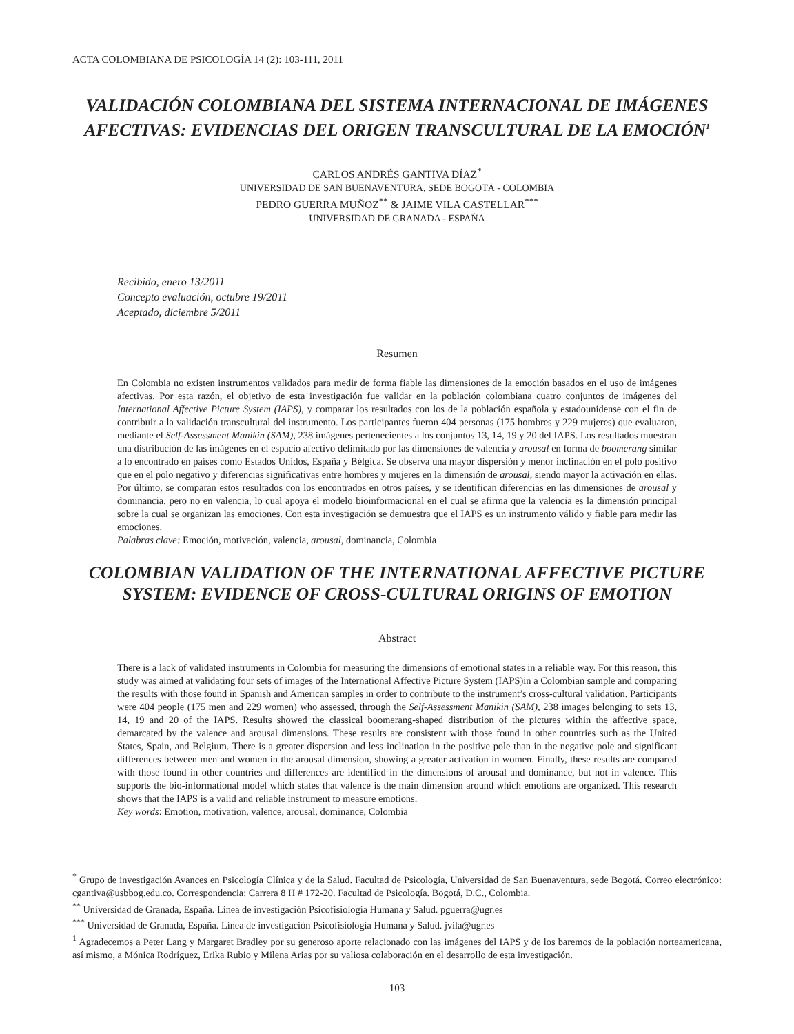ACTA COLOMBIANA DE PSICOLOGÍA 14 (2): 103-111, 2011
VALIDACIÓN COLOMBIANA DEL SISTEMA INTERNACIONAL DE IMÁGENES AFECTIVAS: EVIDENCIAS DEL ORIGEN TRANSCULTURAL DE LA EMOCIÓN<sup>1</sup>
CARLOS ANDRÉS GANTIVA DÍAZ<sup>*</sup>
UNIVERSIDAD DE SAN BUENAVENTURA, SEDE BOGOTÁ - COLOMBIA
PEDRO GUERRA MUÑOZ<sup>**</sup> & JAIME VILA CASTELLAR<sup>***</sup>
UNIVERSIDAD DE GRANADA - ESPAÑA
Recibido, enero 13/2011
Concepto evaluación, octubre 19/2011
Aceptado, diciembre 5/2011
Resumen
En Colombia no existen instrumentos validados para medir de forma fiable las dimensiones de la emoción basados en el uso de imágenes afectivas. Por esta razón, el objetivo de esta investigación fue validar en la población colombiana cuatro conjuntos de imágenes del International Affective Picture System (IAPS), y comparar los resultados con los de la población española y estadounidense con el fin de contribuir a la validación transcultural del instrumento. Los participantes fueron 404 personas (175 hombres y 229 mujeres) que evaluaron, mediante el Self-Assessment Manikin (SAM), 238 imágenes pertenecientes a los conjuntos 13, 14, 19 y 20 del IAPS. Los resultados muestran una distribución de las imágenes en el espacio afectivo delimitado por las dimensiones de valencia y arousal en forma de boomerang similar a lo encontrado en países como Estados Unidos, España y Bélgica. Se observa una mayor dispersión y menor inclinación en el polo positivo que en el polo negativo y diferencias significativas entre hombres y mujeres en la dimensión de arousal, siendo mayor la activación en ellas. Por último, se comparan estos resultados con los encontrados en otros países, y se identifican diferencias en las dimensiones de arousal y dominancia, pero no en valencia, lo cual apoya el modelo bioinformacional en el cual se afirma que la valencia es la dimensión principal sobre la cual se organizan las emociones. Con esta investigación se demuestra que el IAPS es un instrumento válido y fiable para medir las emociones.
Palabras clave: Emoción, motivación, valencia, arousal, dominancia, Colombia
COLOMBIAN VALIDATION OF THE INTERNATIONAL AFFECTIVE PICTURE SYSTEM: EVIDENCE OF CROSS-CULTURAL ORIGINS OF EMOTION
Abstract
There is a lack of validated instruments in Colombia for measuring the dimensions of emotional states in a reliable way. For this reason, this study was aimed at validating four sets of images of the International Affective Picture System (IAPS)in a Colombian sample and comparing the results with those found in Spanish and American samples in order to contribute to the instrument’s cross-cultural validation. Participants were 404 people (175 men and 229 women) who assessed, through the Self-Assessment Manikin (SAM), 238 images belonging to sets 13, 14, 19 and 20 of the IAPS. Results showed the classical boomerang-shaped distribution of the pictures within the affective space, demarcated by the valence and arousal dimensions. These results are consistent with those found in other countries such as the United States, Spain, and Belgium. There is a greater dispersion and less inclination in the positive pole than in the negative pole and significant differences between men and women in the arousal dimension, showing a greater activation in women. Finally, these results are compared with those found in other countries and differences are identified in the dimensions of arousal and dominance, but not in valence. This supports the bio-informational model which states that valence is the main dimension around which emotions are organized. This research shows that the IAPS is a valid and reliable instrument to measure emotions.
Key words: Emotion, motivation, valence, arousal, dominance, Colombia
<sup>*</sup> Grupo de investigación Avances en Psicología Clínica y de la Salud. Facultad de Psicología, Universidad de San Buenaventura, sede Bogotá. Correo electrónico: cgantiva@usbbog.edu.co. Correspondencia: Carrera 8 H # 172-20. Facultad de Psicología. Bogotá, D.C., Colombia.
<sup>**</sup> Universidad de Granada, España. Línea de investigación Psicofisiología Humana y Salud. pguerra@ugr.es
<sup>***</sup> Universidad de Granada, España. Línea de investigación Psicofisiología Humana y Salud. jvila@ugr.es
<sup>1</sup> Agradecemos a Peter Lang y Margaret Bradley por su generoso aporte relacionado con las imágenes del IAPS y de los baremos de la población norteamericana, así mismo, a Mónica Rodríguez, Erika Rubio y Milena Arias por su valiosa colaboración en el desarrollo de esta investigación.
103